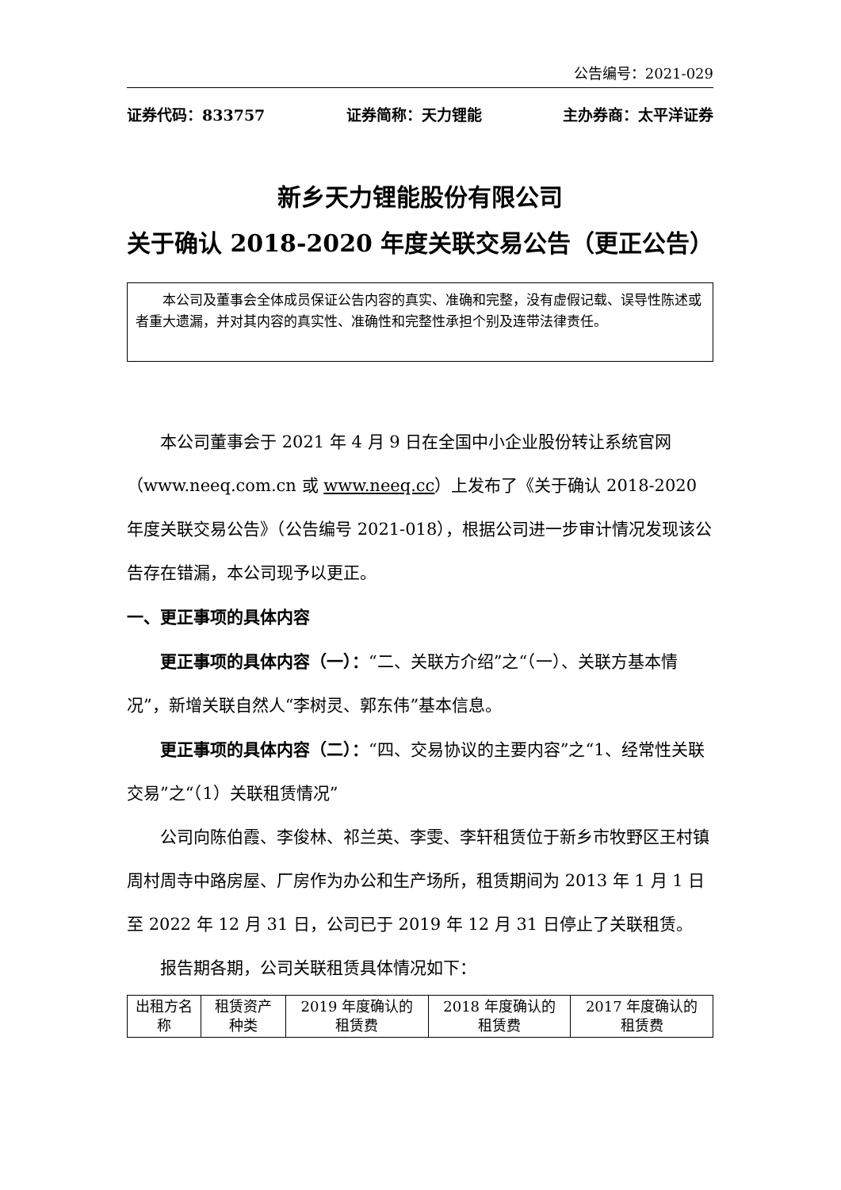公告编号：2021-029
证券代码：833757 证券简称：天力锂能 主办券商：太平洋证券
新乡天力锂能股份有限公司
关于确认 2018-2020 年度关联交易公告（更正公告）
本公司及董事会全体成员保证公告内容的真实、准确和完整，没有虚假记载、误导性陈述或者重大遗漏，并对其内容的真实性、准确性和完整性承担个别及连带法律责任。
本公司董事会于 2021 年 4 月 9 日在全国中小企业股份转让系统官网（www.neeq.com.cn 或 www.neeq.cc）上发布了《关于确认 2018-2020 年度关联交易公告》（公告编号 2021-018），根据公司进一步审计情况发现该公告存在错漏，本公司现予以更正。
一、更正事项的具体内容
更正事项的具体内容（一）：“二、关联方介绍”之“（一）、关联方基本情况”，新增关联自然人“李树灵、郭东伟”基本信息。
更正事项的具体内容（二）：“四、交易协议的主要内容”之“1、经常性关联交易”之“（1）关联租赁情况”
公司向陈伯霞、李俊林、祁兰英、李雯、李轩租赁位于新乡市牧野区王村镇周村周寺中路房屋、厂房作为办公和生产场所，租赁期间为 2013 年 1 月 1 日至 2022 年 12 月 31 日，公司已于 2019 年 12 月 31 日停止了关联租赁。
报告期各期，公司关联租赁具体情况如下：
| 出租方名称 | 租赁资产种类 | 2019 年度确认的租赁费 | 2018 年度确认的租赁费 | 2017 年度确认的租赁费 |